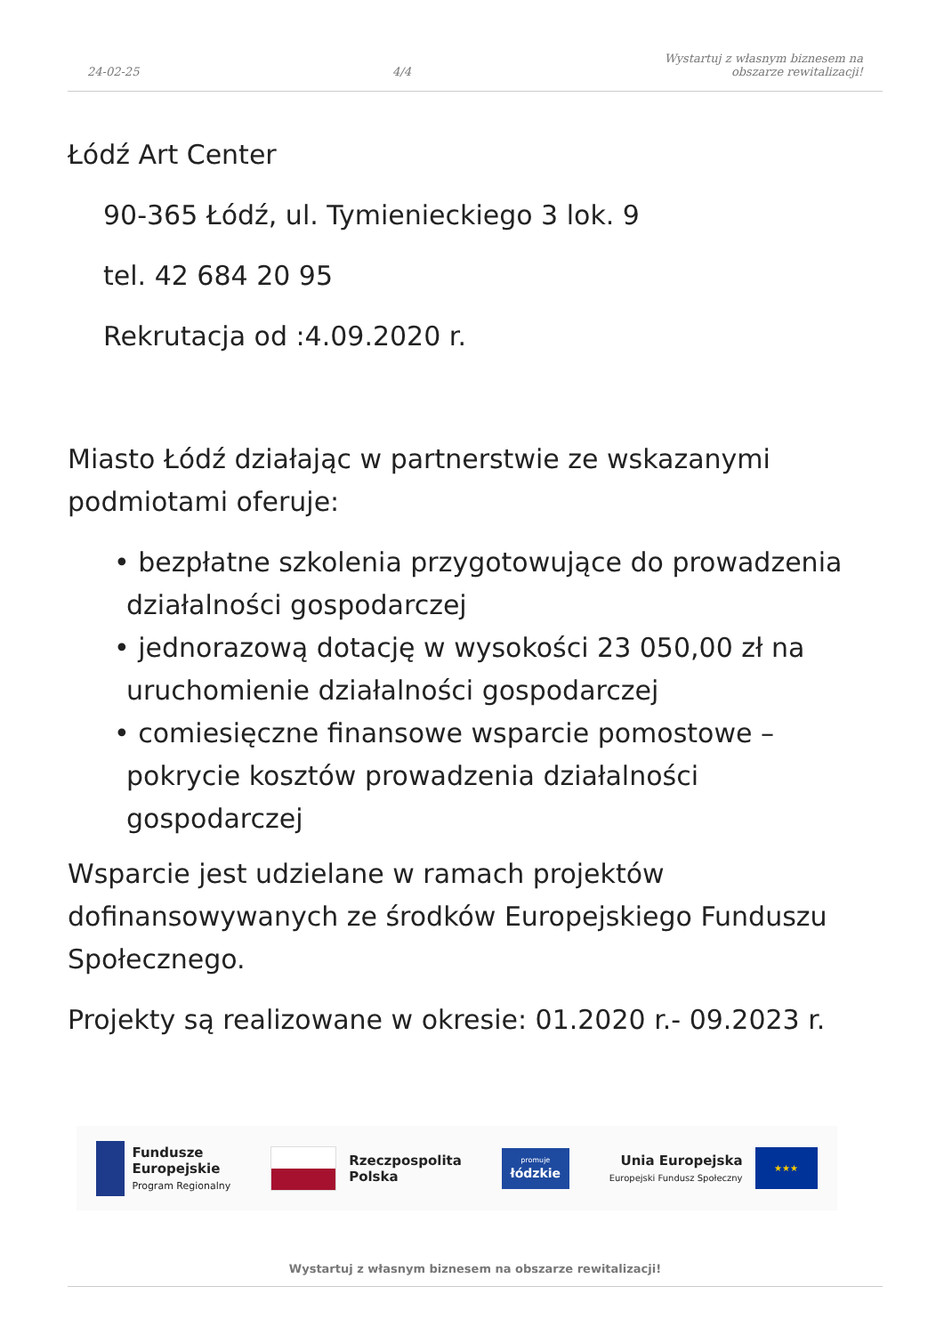24-02-25
4/4
Wystartuj z własnym biznesem na
obszarze rewitalizacji!
Łódź Art Center
90-365 Łódź, ul. Tymienieckiego 3 lok. 9
tel. 42 684 20 95
Rekrutacja od :4.09.2020 r.
Miasto Łódź działając w partnerstwie ze wskazanymi podmiotami oferuje:
• bezpłatne szkolenia przygotowujące do prowadzenia działalności gospodarczej
• jednorazową dotację w wysokości 23 050,00 zł na uruchomienie działalności gospodarczej
• comiesięczne finansowe wsparcie pomostowe – pokrycie kosztów prowadzenia działalności gospodarczej
Wsparcie jest udzielane w ramach projektów dofinansowywanych ze środków Europejskiego Funduszu Społecznego.
Projekty są realizowane w okresie: 01.2020 r.- 09.2023 r.
Fundusze
Europejskie
Program Regionalny
Rzeczpospolita
Polska
promuje
łódzkie
Unia Europejska
Europejski Fundusz Społeczny
★★★
Wystartuj z własnym biznesem na obszarze rewitalizacji!